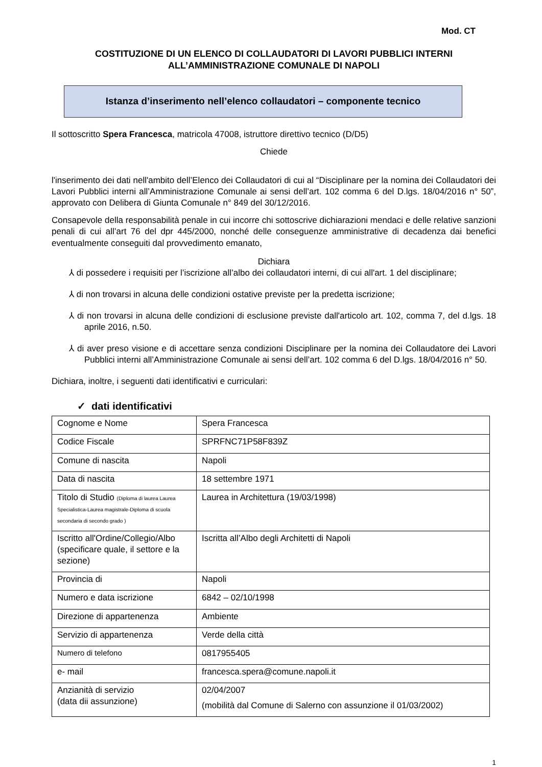Mod. CT
COSTITUZIONE DI UN ELENCO DI COLLAUDATORI DI LAVORI PUBBLICI INTERNI ALL’AMMINISTRAZIONE COMUNALE DI NAPOLI
Istanza d’inserimento nell’elenco collaudatori – componente tecnico
Il sottoscritto Spera Francesca, matricola 47008, istruttore direttivo tecnico (D/D5)
Chiede
l'inserimento dei dati nell'ambito dell’Elenco dei Collaudatori di cui al “Disciplinare per la nomina dei Collaudatori dei Lavori Pubblici interni all’Amministrazione Comunale ai sensi dell’art. 102 comma 6 del D.lgs. 18/04/2016 n° 50”, approvato con Delibera di Giunta Comunale n° 849 del 30/12/2016.
Consapevole della responsabilità penale in cui incorre chi sottoscrive dichiarazioni mendaci e delle relative sanzioni penali di cui all’art 76 del dpr 445/2000, nonché delle conseguenze amministrative di decadenza dai benefici eventualmente conseguiti dal provvedimento emanato,
Dichiara
⅄ di possedere i requisiti per l’iscrizione all’albo dei collaudatori interni, di cui all'art. 1 del disciplinare;
⅄ di non trovarsi in alcuna delle condizioni ostative previste per la predetta iscrizione;
⅄ di non trovarsi in alcuna delle condizioni di esclusione previste dall'articolo art. 102, comma 7, del d.lgs. 18 aprile 2016, n.50.
⅄ di aver preso visione e di accettare senza condizioni Disciplinare per la nomina dei Collaudatore dei Lavori Pubblici interni all’Amministrazione Comunale ai sensi dell’art. 102 comma 6 del D.lgs. 18/04/2016 n° 50.
Dichiara, inoltre, i seguenti dati identificativi e curriculari:
✓ dati identificativi
| Cognome e Nome | Spera Francesca |
| Codice Fiscale | SPRFNC71P58F839Z |
| Comune di nascita | Napoli |
| Data di nascita | 18 settembre 1971 |
| Titolo di Studio (Diploma di laurea Laurea Specialistica-Laurea magistrale-Diploma di scuola secondaria di secondo grado ) | Laurea in Architettura (19/03/1998) |
| Iscritto all'Ordine/Collegio/Albo (specificare quale, il settore e la sezione) | Iscritta all’Albo degli Architetti di Napoli |
| Provincia di | Napoli |
| Numero e data iscrizione | 6842 – 02/10/1998 |
| Direzione di appartenenza | Ambiente |
| Servizio di appartenenza | Verde della città |
| Numero di telefono | 0817955405 |
| e- mail | francesca.spera@comune.napoli.it |
| Anzianità di servizio (data dii assunzione) | 02/04/2007 (mobilità dal Comune di Salerno con assunzione il 01/03/2002) |
1